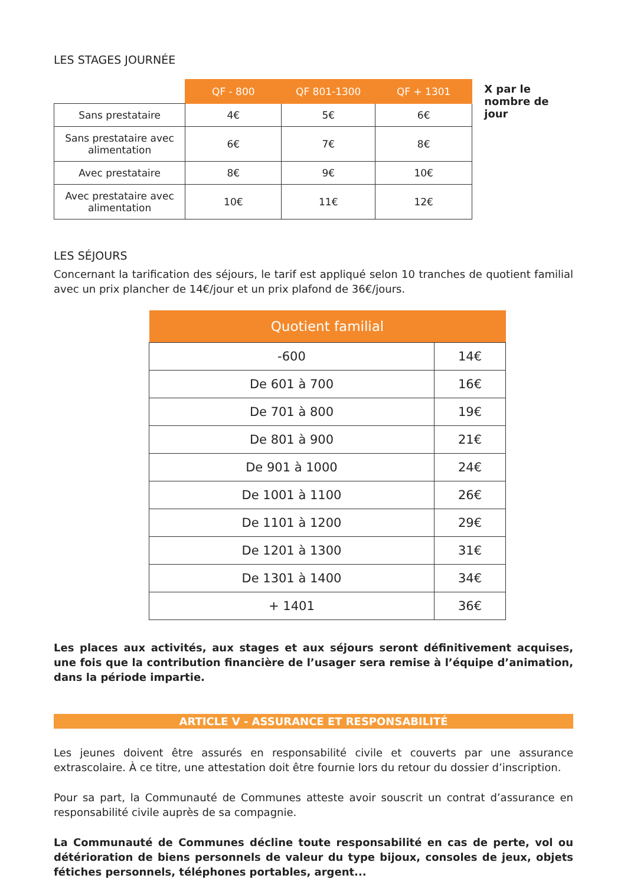LES STAGES JOURNÉE
| | QF - 800 | QF 801-1300 | QF + 1301 |
| --- | --- | --- | --- |
| Sans prestataire | 4€ | 5€ | 6€ |
| Sans prestataire avec alimentation | 6€ | 7€ | 8€ |
| Avec prestataire | 8€ | 9€ | 10€ |
| Avec prestataire avec alimentation | 10€ | 11€ | 12€ |
X par le nombre de jour
LES SÉJOURS
Concernant la tarification des séjours, le tarif est appliqué selon 10 tranches de quotient familial avec un prix plancher de 14€/jour et un prix plafond de 36€/jours.
| Quotient familial | |
| --- | --- |
| -600 | 14€ |
| De 601 à 700 | 16€ |
| De 701 à 800 | 19€ |
| De 801 à 900 | 21€ |
| De 901 à 1000 | 24€ |
| De 1001 à 1100 | 26€ |
| De 1101 à 1200 | 29€ |
| De 1201 à 1300 | 31€ |
| De 1301 à 1400 | 34€ |
| + 1401 | 36€ |
Les places aux activités, aux stages et aux séjours seront définitivement acquises, une fois que la contribution financière de l’usager sera remise à l’équipe d’animation, dans la période impartie.
ARTICLE V - ASSURANCE ET RESPONSABILITÉ
Les jeunes doivent être assurés en responsabilité civile et couverts par une assurance extrascolaire. À ce titre, une attestation doit être fournie lors du retour du dossier d’inscription.
Pour sa part, la Communauté de Communes atteste avoir souscrit un contrat d’assurance en responsabilité civile auprès de sa compagnie.
La Communauté de Communes décline toute responsabilité en cas de perte, vol ou détérioration de biens personnels de valeur du type bijoux, consoles de jeux, objets fétiches personnels, téléphones portables, argent...